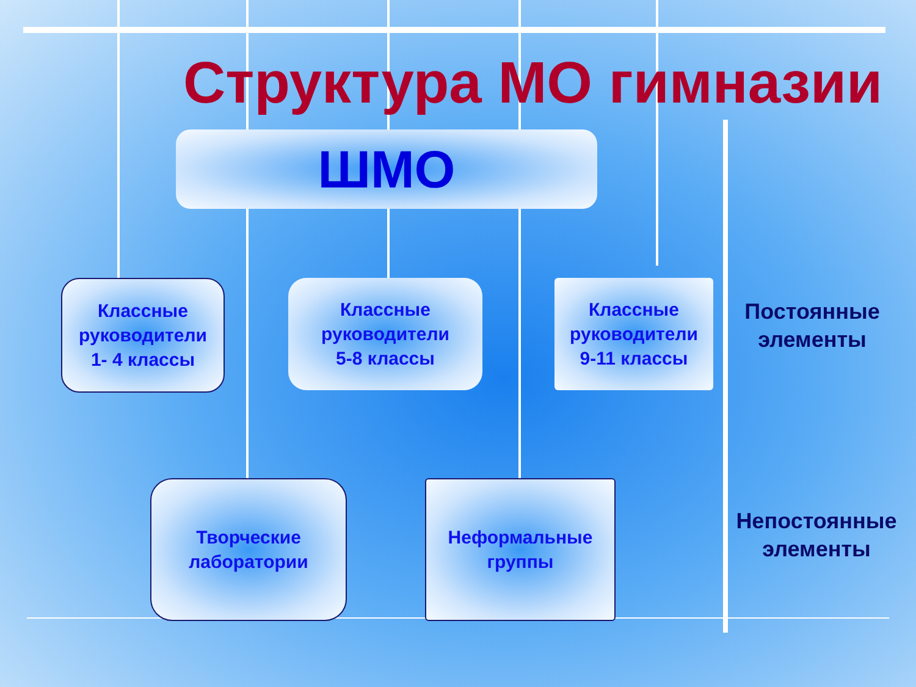Структура МО гимназии
ШМО
Классные
руководители
1- 4 классы
Классные
руководители
5-8 классы
Классные
руководители
9-11 классы
Творческие
лаборатории
Неформальные
группы
Постоянные
элементы
Непостоянные
элементы